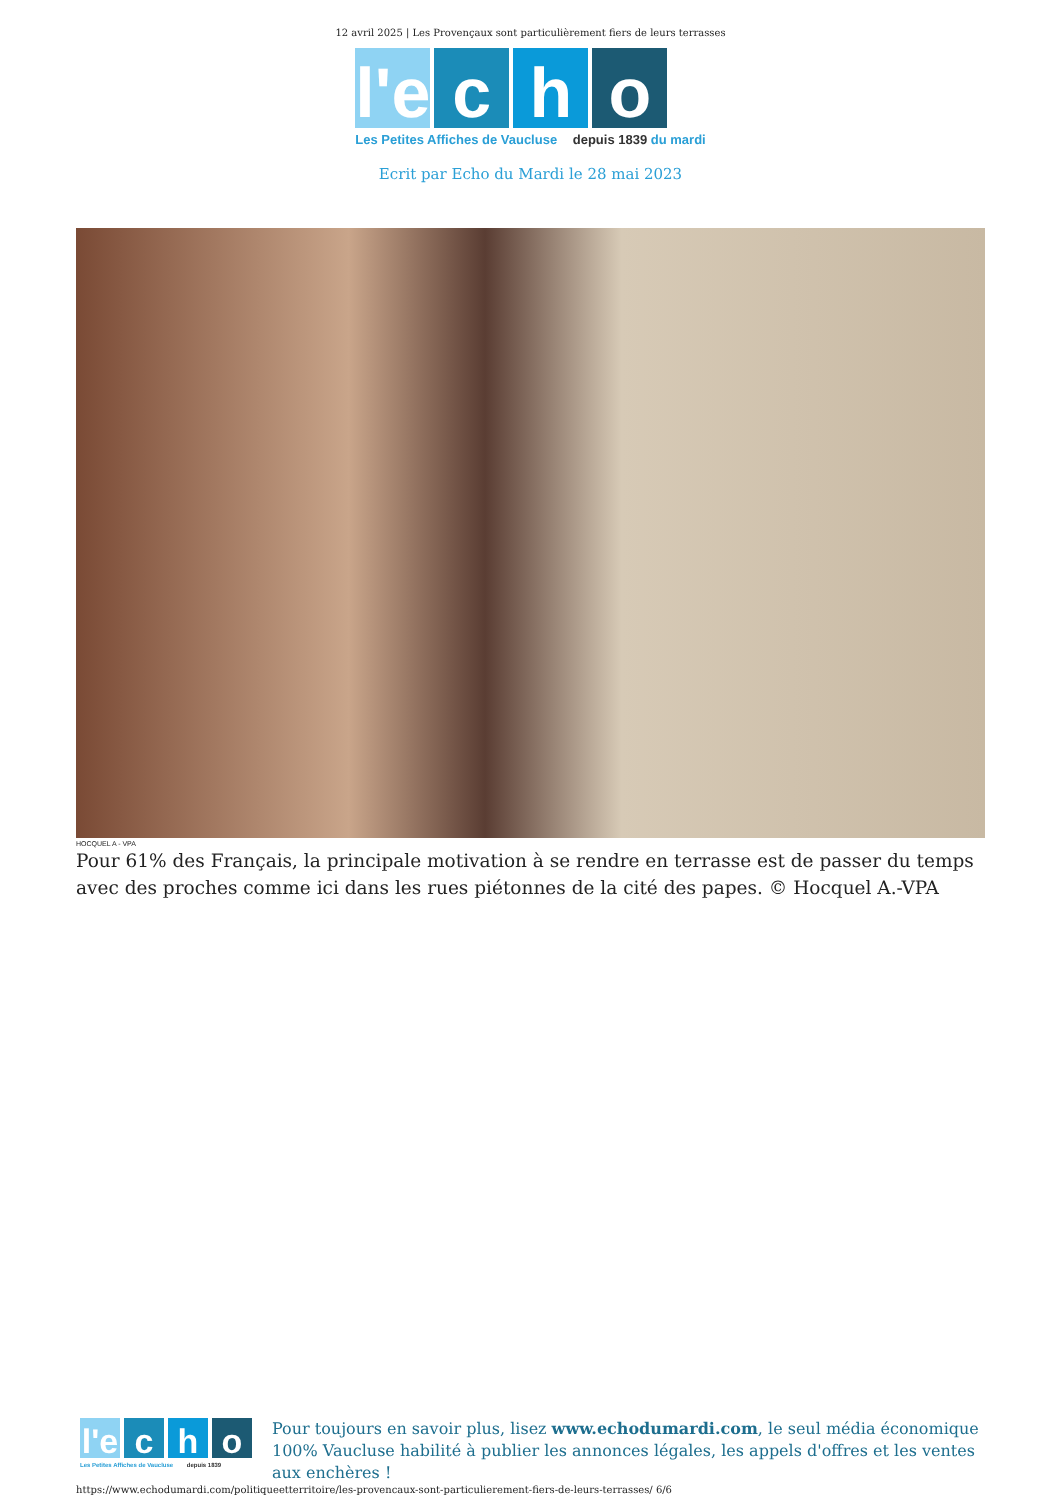12 avril 2025 | Les Provençaux sont particulièrement fiers de leurs terrasses
l'e
c h o
Les Petites Affiches de Vaucluse depuis 1839 du mardi
Ecrit par Echo du Mardi le 28 mai 2023
HOCQUEL A - VPA
Pour 61% des Français, la principale motivation à se rendre en terrasse est de passer du temps avec des proches comme ici dans les rues piétonnes de la cité des papes. © Hocquel A.-VPA
l'e
c h o
Les Petites Affiches de Vaucluse depuis 1839
Pour toujours en savoir plus, lisez www.echodumardi.com, le seul média économique 100% Vaucluse habilité à publier les annonces légales, les appels d'offres et les ventes aux enchères !
https://www.echodumardi.com/politiqueetterritoire/les-provencaux-sont-particulierement-fiers-de-leurs-terrasses/ 6/6